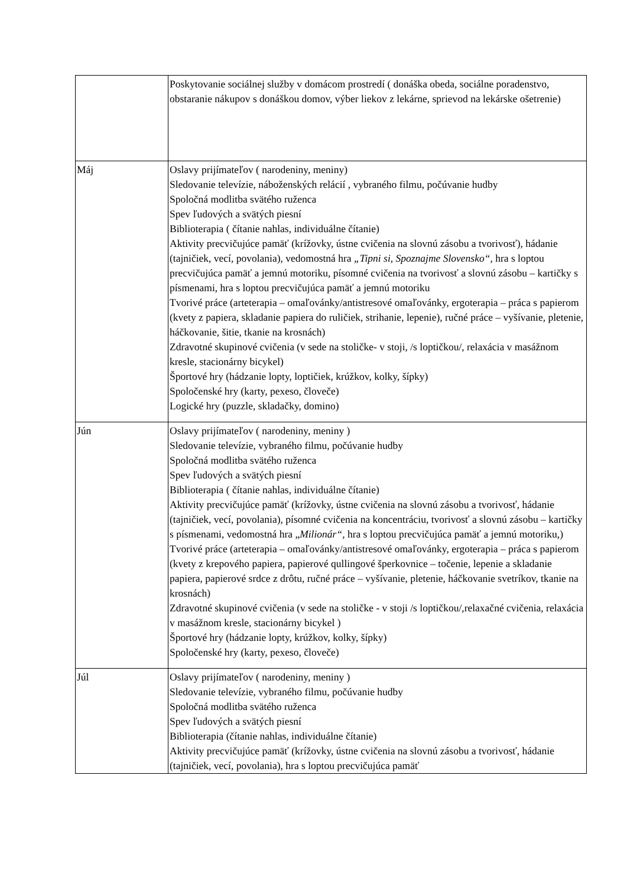| | Poskytovanie sociálnej služby v domácom prostredí ( donáška obeda, sociálne poradenstvo, obstaranie nákupov s donáškou domov, výber liekov z lekárne, sprievod na lekárske ošetrenie) |
| Máj | Oslavy prijímateľov ( narodeniny, meniny) Sledovanie televízie, náboženských relácií , vybraného filmu, počúvanie hudby Spoločná modlitba svätého ruženca Spev ľudových a svätých piesní Biblioterapia ( čítanie nahlas, individuálne čítanie) Aktivity precvičujúce pamäť (krížovky, ústne cvičenia na slovnú zásobu a tvorivosť), hádanie (tajničiek, vecí, povolania), vedomostná hra „Tipni si, Spoznajme Slovensko“, hra s loptou precvičujúca pamäť a jemnú motoriku, písomné cvičenia na tvorivosť a slovnú zásobu – kartičky s písmenami, hra s loptou precvičujúca pamäť a jemnú motoriku Tvorivé práce (arteterapia – omaľovánky/antistresové omaľovánky, ergoterapia – práca s papierom (kvety z papiera, skladanie papiera do ruličiek, strihanie, lepenie), ručné práce – vyšívanie, pletenie, háčkovanie, šitie, tkanie na krosnách) Zdravotné skupinové cvičenia (v sede na stoličke- v stoji, /s loptičkou/, relaxácia v masážnom kresle, stacionárny bicykel) Športové hry (hádzanie lopty, loptičiek, krúžkov, kolky, šípky) Spoločenské hry (karty, pexeso, človeče) Logické hry (puzzle, skladačky, domino) |
| Jún | Oslavy prijímateľov ( narodeniny, meniny ) Sledovanie televízie, vybraného filmu, počúvanie hudby Spoločná modlitba svätého ruženca Spev ľudových a svätých piesní Biblioterapia ( čítanie nahlas, individuálne čítanie) Aktivity precvičujúce pamäť (krížovky, ústne cvičenia na slovnú zásobu a tvorivosť, hádanie (tajničiek, vecí, povolania), písomné cvičenia na koncentráciu, tvorivosť a slovnú zásobu – kartičky s písmenami, vedomostná hra „ Milionár“, hra s loptou precvičujúca pamäť a jemnú motoriku,) Tvorivé práce (arteterapia – omaľovánky/antistresové omaľovánky, ergoterapia – práca s papierom (kvety z krepového papiera, papierové qullingové šperkovnice – točenie, lepenie a skladanie papiera, papierové srdce z drôtu, ručné práce – vyšívanie, pletenie, háčkovanie svetríkov, tkanie na krosnách) Zdravotné skupinové cvičenia (v sede na stoličke - v stoji /s loptičkou/,relaxačné cvičenia, relaxácia v masážnom kresle, stacionárny bicykel ) Športové hry (hádzanie lopty, krúžkov, kolky, šípky) Spoločenské hry (karty, pexeso, človeče) |
| Júl | Oslavy prijímateľov ( narodeniny, meniny ) Sledovanie televízie, vybraného filmu, počúvanie hudby Spoločná modlitba svätého ruženca Spev ľudových a svätých piesní Biblioterapia (čítanie nahlas, individuálne čítanie) Aktivity precvičujúce pamäť (krížovky, ústne cvičenia na slovnú zásobu a tvorivosť, hádanie (tajničiek, vecí, povolania), hra s loptou precvičujúca pamäť |